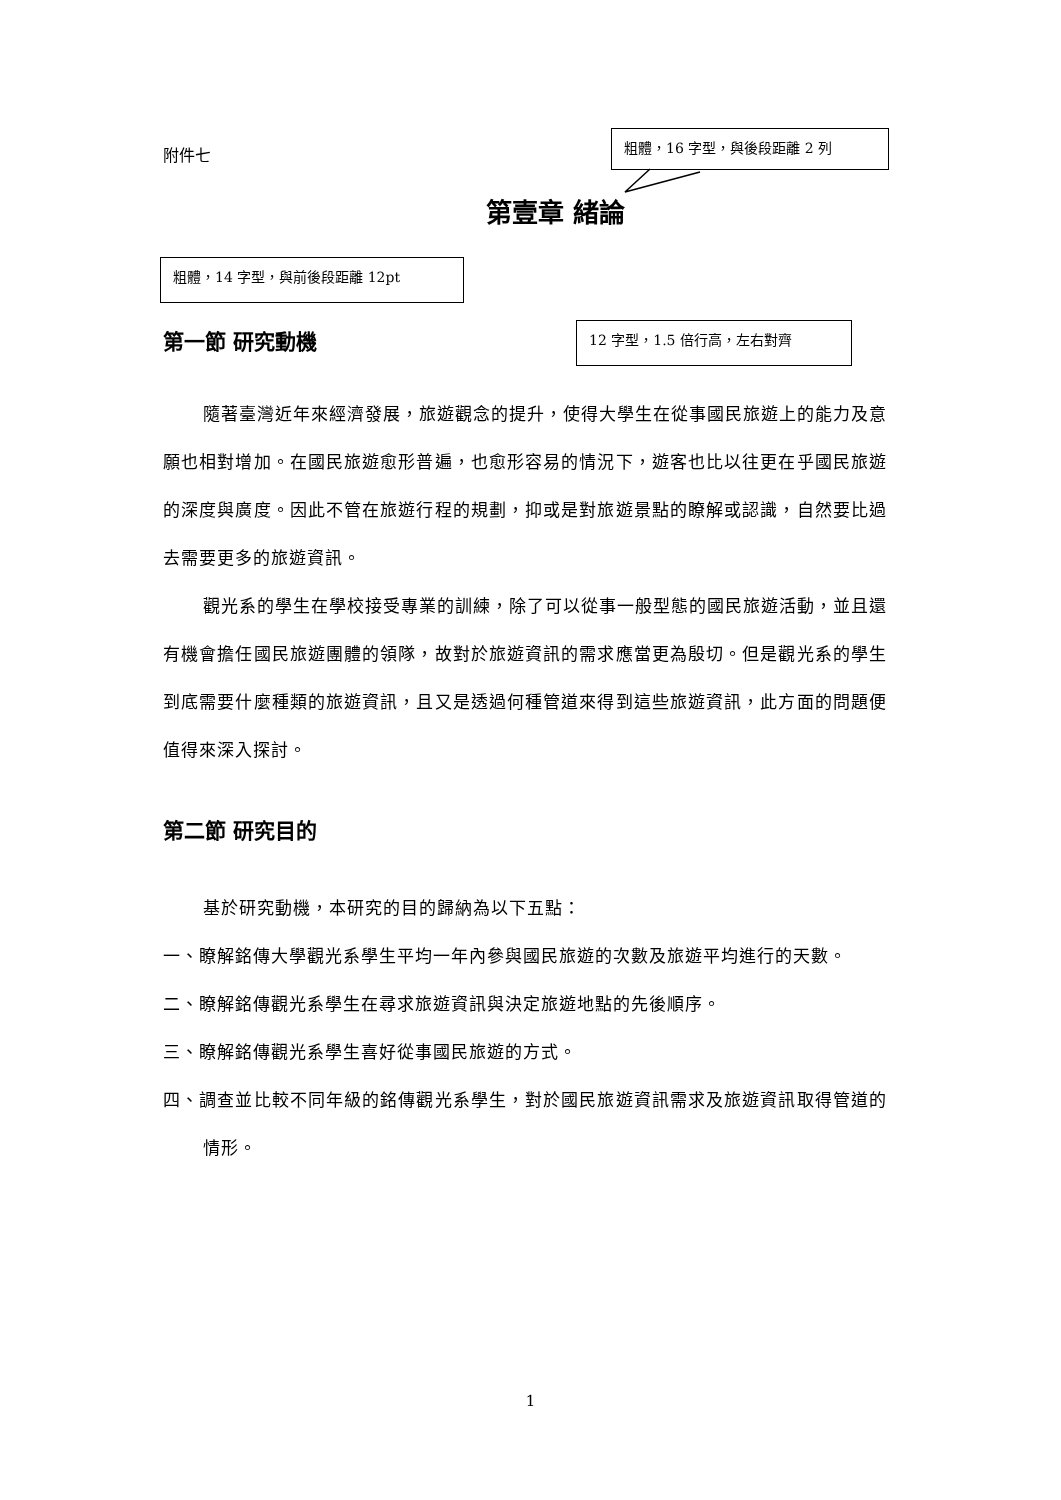附件七
粗體，16 字型，與後段距離 2 列
第壹章 緒論
粗體，14 字型，與前後段距離 12pt
第一節 研究動機 12 字型，1.5 倍行高，左右對齊
隨著臺灣近年來經濟發展，旅遊觀念的提升，使得大學生在從事國民旅遊上的能力及意願也相對增加。在國民旅遊愈形普遍，也愈形容易的情況下，遊客也比以往更在乎國民旅遊的深度與廣度。因此不管在旅遊行程的規劃，抑或是對旅遊景點的瞭解或認識，自然要比過去需要更多的旅遊資訊。
觀光系的學生在學校接受專業的訓練，除了可以從事一般型態的國民旅遊活動，並且還有機會擔任國民旅遊團體的領隊，故對於旅遊資訊的需求應當更為殷切。但是觀光系的學生到底需要什麼種類的旅遊資訊，且又是透過何種管道來得到這些旅遊資訊，此方面的問題便值得來深入探討。
第二節 研究目的
基於研究動機，本研究的目的歸納為以下五點：
一、瞭解銘傳大學觀光系學生平均一年內參與國民旅遊的次數及旅遊平均進行的天數。
二、瞭解銘傳觀光系學生在尋求旅遊資訊與決定旅遊地點的先後順序。
三、瞭解銘傳觀光系學生喜好從事國民旅遊的方式。
四、調查並比較不同年級的銘傳觀光系學生，對於國民旅遊資訊需求及旅遊資訊取得管道的情形。
1